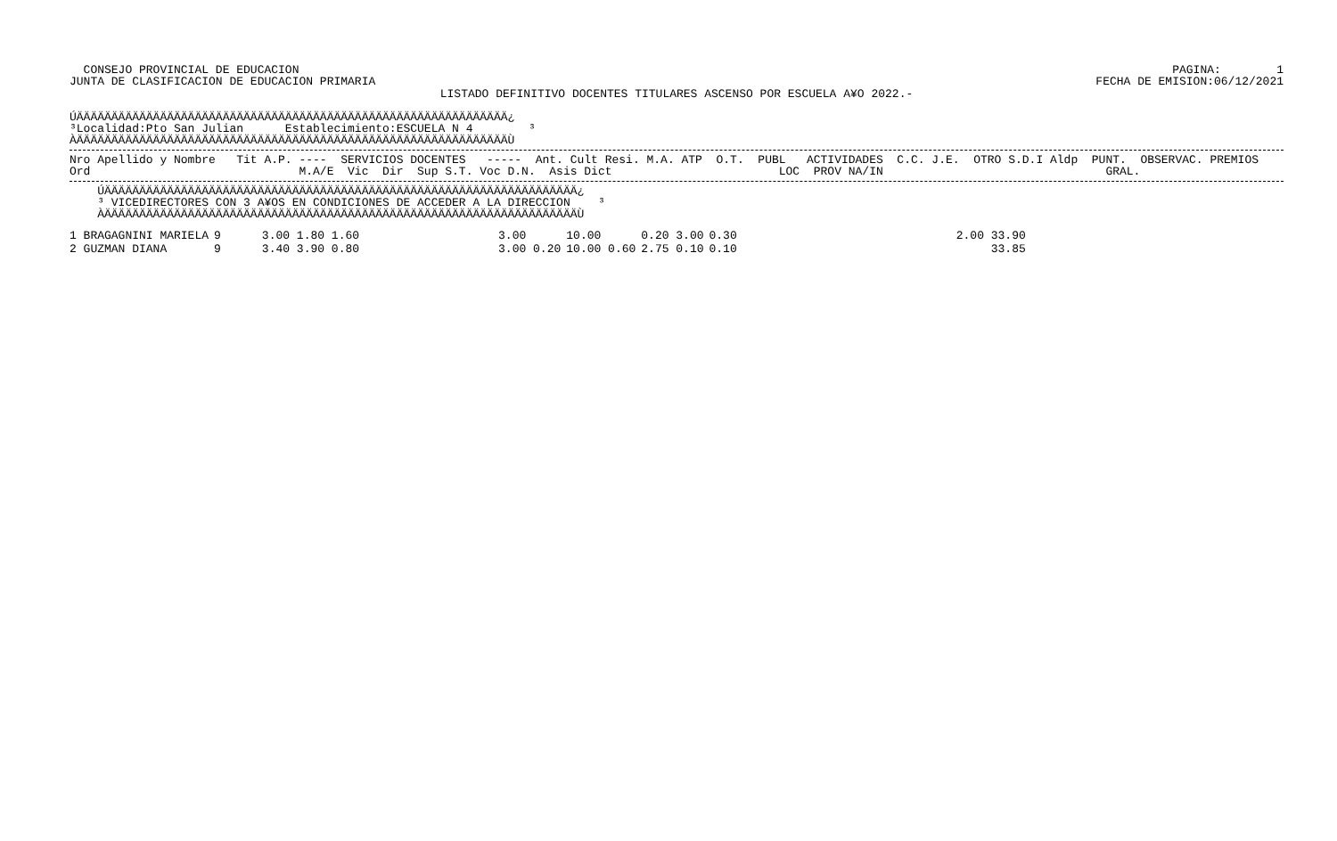CONSEJO PROVINCIAL DE EDUCACION
JUNTA DE CLASIFICACION DE EDUCACION PRIMARIA
PAGINA:        1
FECHA DE EMISION:06/12/2021
LISTADO DEFINITIVO DOCENTES TITULARES ASCENSO POR ESCUELA A¥O 2022.-
ÚÄÄÄÄÄÄÄÄÄÄÄÄÄÄÄÄÄÄÄÄÄÄÄÄÄÄÄÄÄÄÄÄÄÄÄÄÄÄÄÄÄÄÄÄÄÄÄÄÄÄÄÄÄÄÄÄÄÄÄÄÄÄ¿
³Localidad:Pto San Julian      Establecimiento:ESCUELA N 4        ³
ÀÄÄÄÄÄÄÄÄÄÄÄÄÄÄÄÄÄÄÄÄÄÄÄÄÄÄÄÄÄÄÄÄÄÄÄÄÄÄÄÄÄÄÄÄÄÄÄÄÄÄÄÄÄÄÄÄÄÄÄÄÄÄÙ
Nro Apellido y Nombre   Tit A.P. ----  SERVICIOS DOCENTES   -----  Ant. Cult Resi. M.A. ATP  O.T.  PUBL   ACTIVIDADES  C.C. J.E.  OTRO S.D.I Aldp  PUNT.  OBSERVAC. PREMIOS
Ord                              M.A/E  Vic  Dir  Sup S.T. Voc D.N.  Asis Dict                        LOC  PROV NA/IN                                GRAL.
    ÚÄÄÄÄÄÄÄÄÄÄÄÄÄÄÄÄÄÄÄÄÄÄÄÄÄÄÄÄÄÄÄÄÄÄÄÄÄÄÄÄÄÄÄÄÄÄÄÄÄÄÄÄÄÄÄÄÄÄÄÄÄÄÄÄÄÄÄÄ¿
    ³ VICEDIRECTORES CON 3 A¥OS EN CONDICIONES DE ACCEDER A LA DIRECCION    ³
    ÀÄÄÄÄÄÄÄÄÄÄÄÄÄÄÄÄÄÄÄÄÄÄÄÄÄÄÄÄÄÄÄÄÄÄÄÄÄÄÄÄÄÄÄÄÄÄÄÄÄÄÄÄÄÄÄÄÄÄÄÄÄÄÄÄÄÄÄÄÙ
| 1 BRAGAGNINI MARIELA | 9 | 3.00 1.80 1.60 | 3.00 | 10.00 | 0.20 3.00 | 0.30 | 2.00 33.90 |
| 2 GUZMAN DIANA | 9 | 3.40 3.90 0.80 | 3.00 0.20 | 10.00 0.60 | 2.75 0.10 | 0.10 | 33.85 |